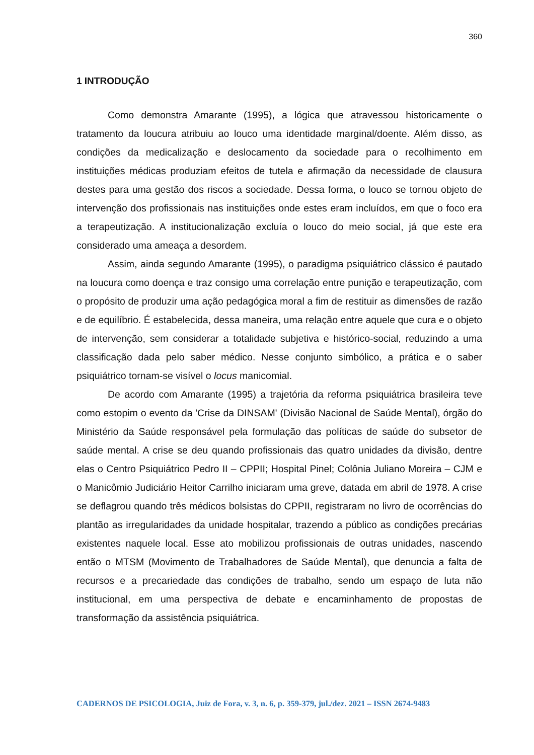360
1 INTRODUÇÃO
Como demonstra Amarante (1995), a lógica que atravessou historicamente o tratamento da loucura atribuiu ao louco uma identidade marginal/doente. Além disso, as condições da medicalização e deslocamento da sociedade para o recolhimento em instituições médicas produziam efeitos de tutela e afirmação da necessidade de clausura destes para uma gestão dos riscos a sociedade. Dessa forma, o louco se tornou objeto de intervenção dos profissionais nas instituições onde estes eram incluídos, em que o foco era a terapeutização. A institucionalização excluía o louco do meio social, já que este era considerado uma ameaça a desordem.
Assim, ainda segundo Amarante (1995), o paradigma psiquiátrico clássico é pautado na loucura como doença e traz consigo uma correlação entre punição e terapeutização, com o propósito de produzir uma ação pedagógica moral a fim de restituir as dimensões de razão e de equilíbrio. É estabelecida, dessa maneira, uma relação entre aquele que cura e o objeto de intervenção, sem considerar a totalidade subjetiva e histórico-social, reduzindo a uma classificação dada pelo saber médico. Nesse conjunto simbólico, a prática e o saber psiquiátrico tornam-se visível o locus manicomial.
De acordo com Amarante (1995) a trajetória da reforma psiquiátrica brasileira teve como estopim o evento da 'Crise da DINSAM' (Divisão Nacional de Saúde Mental), órgão do Ministério da Saúde responsável pela formulação das políticas de saúde do subsetor de saúde mental. A crise se deu quando profissionais das quatro unidades da divisão, dentre elas o Centro Psiquiátrico Pedro II – CPPII; Hospital Pinel; Colônia Juliano Moreira – CJM e o Manicômio Judiciário Heitor Carrilho iniciaram uma greve, datada em abril de 1978. A crise se deflagrou quando três médicos bolsistas do CPPII, registraram no livro de ocorrências do plantão as irregularidades da unidade hospitalar, trazendo a público as condições precárias existentes naquele local. Esse ato mobilizou profissionais de outras unidades, nascendo então o MTSM (Movimento de Trabalhadores de Saúde Mental), que denuncia a falta de recursos e a precariedade das condições de trabalho, sendo um espaço de luta não institucional, em uma perspectiva de debate e encaminhamento de propostas de transformação da assistência psiquiátrica.
CADERNOS DE PSICOLOGIA, Juiz de Fora, v. 3, n. 6, p. 359-379, jul./dez. 2021 – ISSN 2674-9483